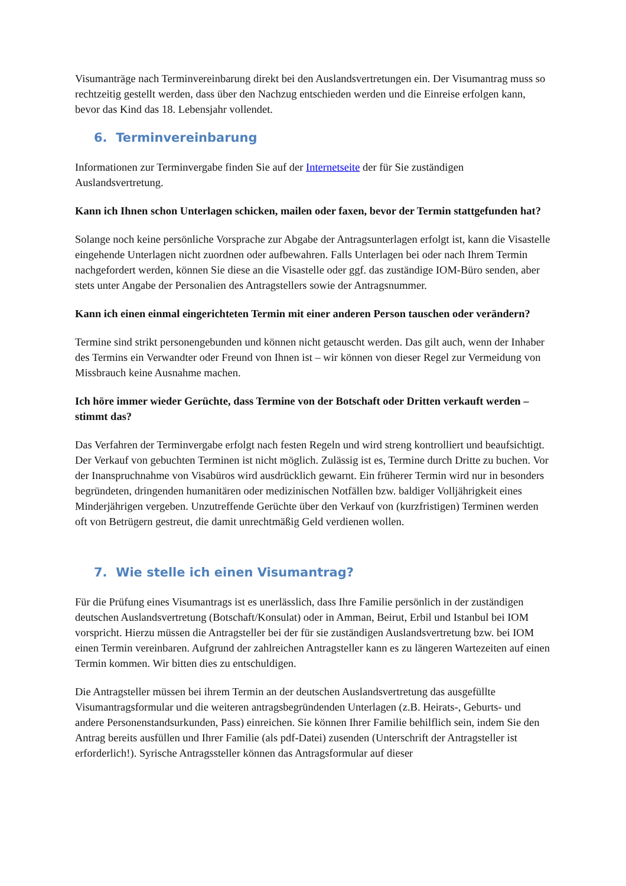Visumanträge nach Terminvereinbarung direkt bei den Auslandsvertretungen ein. Der Visumantrag muss so rechtzeitig gestellt werden, dass über den Nachzug entschieden werden und die Einreise erfolgen kann, bevor das Kind das 18. Lebensjahr vollendet.
6. Terminvereinbarung
Informationen zur Terminvergabe finden Sie auf der Internetseite der für Sie zuständigen Auslandsvertretung.
Kann ich Ihnen schon Unterlagen schicken, mailen oder faxen, bevor der Termin stattgefunden hat?
Solange noch keine persönliche Vorsprache zur Abgabe der Antragsunterlagen erfolgt ist, kann die Visastelle eingehende Unterlagen nicht zuordnen oder aufbewahren. Falls Unterlagen bei oder nach Ihrem Termin nachgefordert werden, können Sie diese an die Visastelle oder ggf. das zuständige IOM-Büro senden, aber stets unter Angabe der Personalien des Antragstellers sowie der Antragsnummer.
Kann ich einen einmal eingerichteten Termin mit einer anderen Person tauschen oder verändern?
Termine sind strikt personengebunden und können nicht getauscht werden. Das gilt auch, wenn der Inhaber des Termins ein Verwandter oder Freund von Ihnen ist – wir können von dieser Regel zur Vermeidung von Missbrauch keine Ausnahme machen.
Ich höre immer wieder Gerüchte, dass Termine von der Botschaft oder Dritten verkauft werden – stimmt das?
Das Verfahren der Terminvergabe erfolgt nach festen Regeln und wird streng kontrolliert und beaufsichtigt. Der Verkauf von gebuchten Terminen ist nicht möglich. Zulässig ist es, Termine durch Dritte zu buchen. Vor der Inanspruchnahme von Visabüros wird ausdrücklich gewarnt. Ein früherer Termin wird nur in besonders begründeten, dringenden humanitären oder medizinischen Notfällen bzw. baldiger Volljährigkeit eines Minderjährigen vergeben. Unzutreffende Gerüchte über den Verkauf von (kurzfristigen) Terminen werden oft von Betrügern gestreut, die damit unrechtmäßig Geld verdienen wollen.
7. Wie stelle ich einen Visumantrag?
Für die Prüfung eines Visumantrags ist es unerlässlich, dass Ihre Familie persönlich in der zuständigen deutschen Auslandsvertretung (Botschaft/Konsulat) oder in Amman, Beirut, Erbil und Istanbul bei IOM vorspricht. Hierzu müssen die Antragsteller bei der für sie zuständigen Auslandsvertretung bzw. bei IOM einen Termin vereinbaren. Aufgrund der zahlreichen Antragsteller kann es zu längeren Wartezeiten auf einen Termin kommen. Wir bitten dies zu entschuldigen.
Die Antragsteller müssen bei ihrem Termin an der deutschen Auslandsvertretung das ausgefüllte Visumantragsformular und die weiteren antragsbegründenden Unterlagen (z.B. Heirats-, Geburts- und andere Personenstandsurkunden, Pass) einreichen. Sie können Ihrer Familie behilflich sein, indem Sie den Antrag bereits ausfüllen und Ihrer Familie (als pdf-Datei) zusenden (Unterschrift der Antragsteller ist erforderlich!). Syrische Antragssteller können das Antragsformular auf dieser